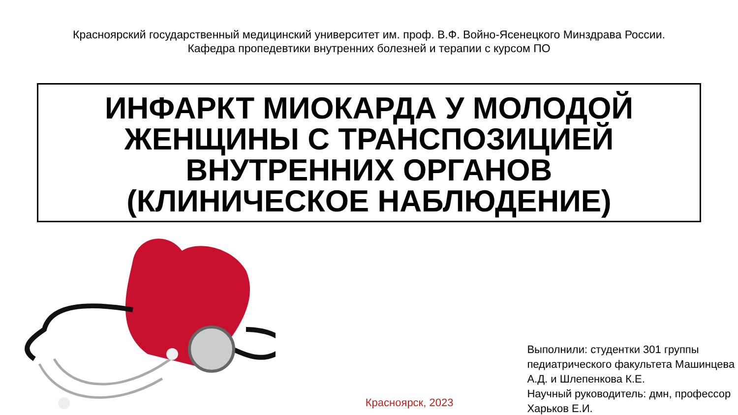Красноярский государственный медицинский университет им. проф. В.Ф. Войно-Ясенецкого Минздрава России.
Кафедра пропедевтики внутренних болезней и терапии с курсом ПО
ИНФАРКТ МИОКАРДА У МОЛОДОЙ
ЖЕНЩИНЫ С ТРАНСПОЗИЦИЕЙ
ВНУТРЕННИХ ОРГАНОВ
(КЛИНИЧЕСКОЕ НАБЛЮДЕНИЕ)
Красноярск, 2023
Выполнили: студентки 301 группы педиатрического факультета Машинцева А.Д. и Шлепенкова К.Е.
Научный руководитель: дмн, профессор Харьков Е.И.